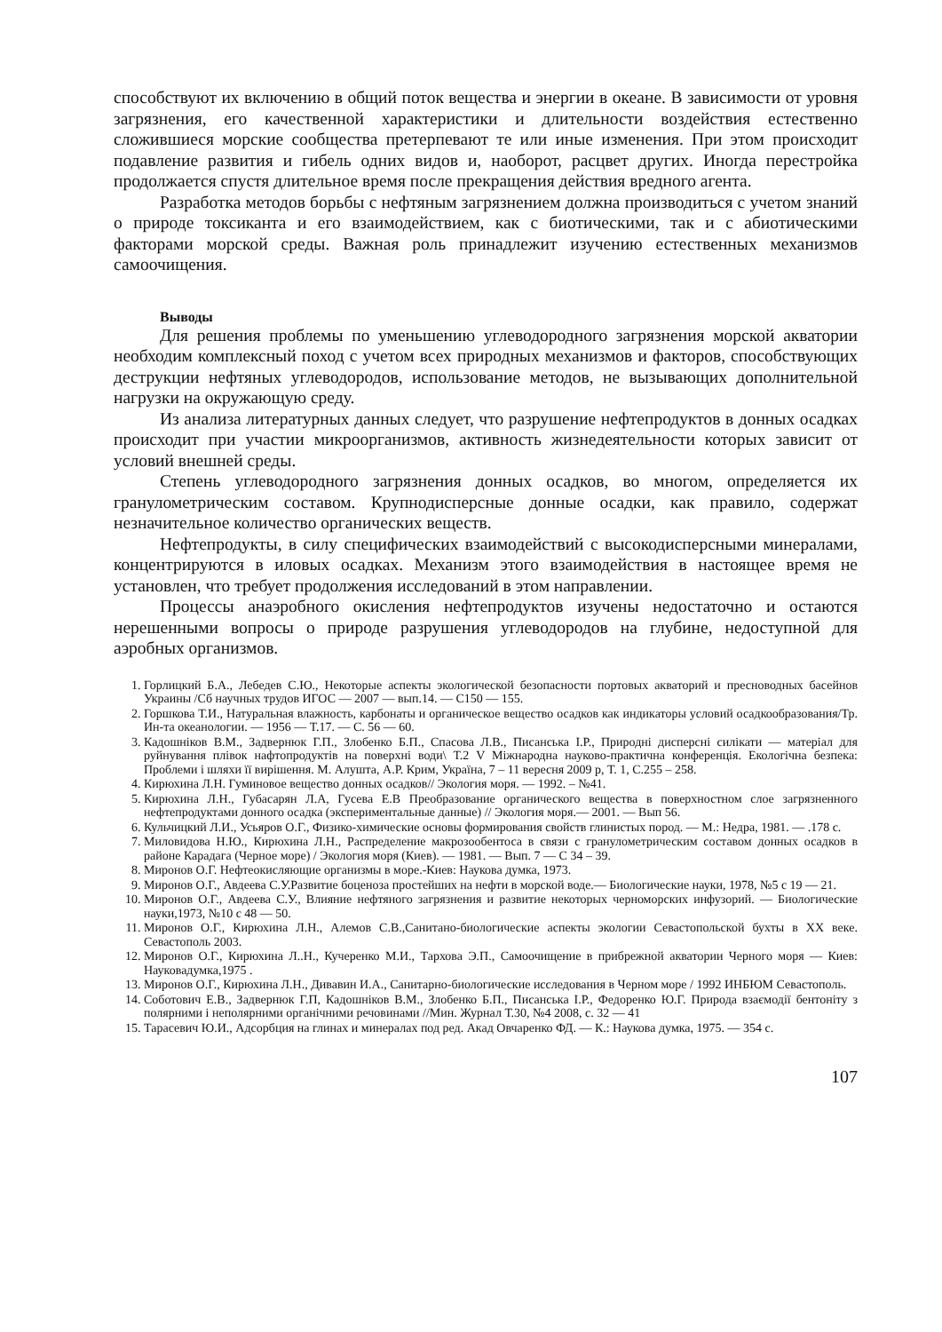способствуют их включению в общий поток вещества и энергии в океане. В зависимости от уровня загрязнения, его качественной характеристики и длительности воздействия естественно сложившиеся морские сообщества претерпевают те или иные изменения. При этом происходит подавление развития и гибель одних видов и, наоборот, расцвет других. Иногда перестройка продолжается спустя длительное время после прекращения действия вредного агента.
Разработка методов борьбы с нефтяным загрязнением должна производиться с учетом знаний о природе токсиканта и его взаимодействием, как с биотическими, так и с абиотическими факторами морской среды. Важная роль принадлежит изучению естественных механизмов самоочищения.
Выводы
Для решения проблемы по уменьшению углеводородного загрязнения морской акватории необходим комплексный поход с учетом всех природных механизмов и факторов, способствующих деструкции нефтяных углеводородов, использование методов, не вызывающих дополнительной нагрузки на окружающую среду.
Из анализа литературных данных следует, что разрушение нефтепродуктов в донных осадках происходит при участии микроорганизмов, активность жизнедеятельности которых зависит от условий внешней среды.
Степень углеводородного загрязнения донных осадков, во многом, определяется их гранулометрическим составом. Крупнодисперсные донные осадки, как правило, содержат незначительное количество органических веществ.
Нефтепродукты, в силу специфических взаимодействий с высокодисперсными минералами, концентрируются в иловых осадках. Механизм этого взаимодействия в настоящее время не установлен, что требует продолжения исследований в этом направлении.
Процессы анаэробного окисления нефтепродуктов изучены недостаточно и остаются нерешенными вопросы о природе разрушения углеводородов на глубине, недоступной для аэробных организмов.
1. Горлицкий Б.А., Лебедев С.Ю., Некоторые аспекты экологической безопасности портовых акваторий и пресноводных басейнов Украины /Сб научных трудов ИГОС — 2007 — вып.14. — С150 — 155.
2. Горшкова Т.И., Натуральная влажность, карбонаты и органическое вещество осадков как индикаторы условий осадкообразования/Тр. Ин-та океанологии. — 1956 — Т.17. — С. 56 — 60.
3. Кадошніков В.М., Задвернюк Г.П., Злобенко Б.П., Спасова Л.В., Писанська І.Р., Природні дисперсні силікати — матеріал для руйнування плівок нафтопродуктів на поверхні води\ Т.2 V Міжнародна науково-практична конференція. Екологічна безпека: Проблеми і шляхи її вирішення. М. Алушта, А.Р. Крим, Україна, 7 – 11 вересня 2009 р, Т. 1, С.255 – 258.
4. Кирюхина Л.Н. Гуминовое вещество донных осадков// Экология моря. — 1992. – №41.
5. Кирюхина Л.Н., Губасарян Л.А, Гусева Е.В Преобразование органического вещества в поверхностном слое загрязненного нефтепродуктами донного осадка (экспериментальные данные) // Экология моря.— 2001. — Вып 56.
6. Кульчицкий Л.И., Усьяров О.Г., Физико-химические основы формирования свойств глинистых пород. — М.: Недра, 1981. — .178 с.
7. Миловидова Н.Ю., Кирюхина Л.Н., Распределение макрозообентоса в связи с гранулометрическим составом донных осадков в районе Карадага (Черное море) / Экология моря (Киев). — 1981. — Вып. 7 — С 34 – 39.
8. Миронов О.Г. Нефтеокисляющие организмы в море.-Киев: Наукова думка, 1973.
9. Миронов О.Г., Авдеева С.У.Развитие боценоза простейших на нефти в морской воде.— Биологические науки, 1978, №5 с 19 — 21.
10. Миронов О.Г., Авдеева С.У., Влияние нефтяного загрязнения и развитие некоторых черноморских инфузорий. — Биологические науки,1973, №10 с 48 — 50.
11. Миронов О.Г., Кирюхина Л.Н., Алемов С.В.,Санитано-биологические аспекты экологии Севастопольской бухты в XX веке. Севастополь 2003.
12. Миронов О.Г., Кирюхина Л..Н., Кучеренко М.И., Тархова Э.П., Самоочищение в прибрежной акватории Черного моря — Киев: Науковадумка,1975 .
13. Миронов О.Г., Кирюхина Л.Н., Дивавин И.А., Санитарно-биологические исследования в Черном море / 1992 ИНБЮМ Севастополь.
14. Соботович Е.В., Задвернюк Г.П, Кадошніков В.М., Злобенко Б.П., Писанська І.Р., Федоренко Ю.Г. Природа взаємодії бентоніту з полярними і неполярними органічними речовинами //Мин. Журнал Т.30, №4 2008, с. 32 — 41
15. Тарасевич Ю.И., Адсорбция на глинах и минералах под ред. Акад Овчаренко ФД. — К.: Наукова думка, 1975. — 354 с.
107